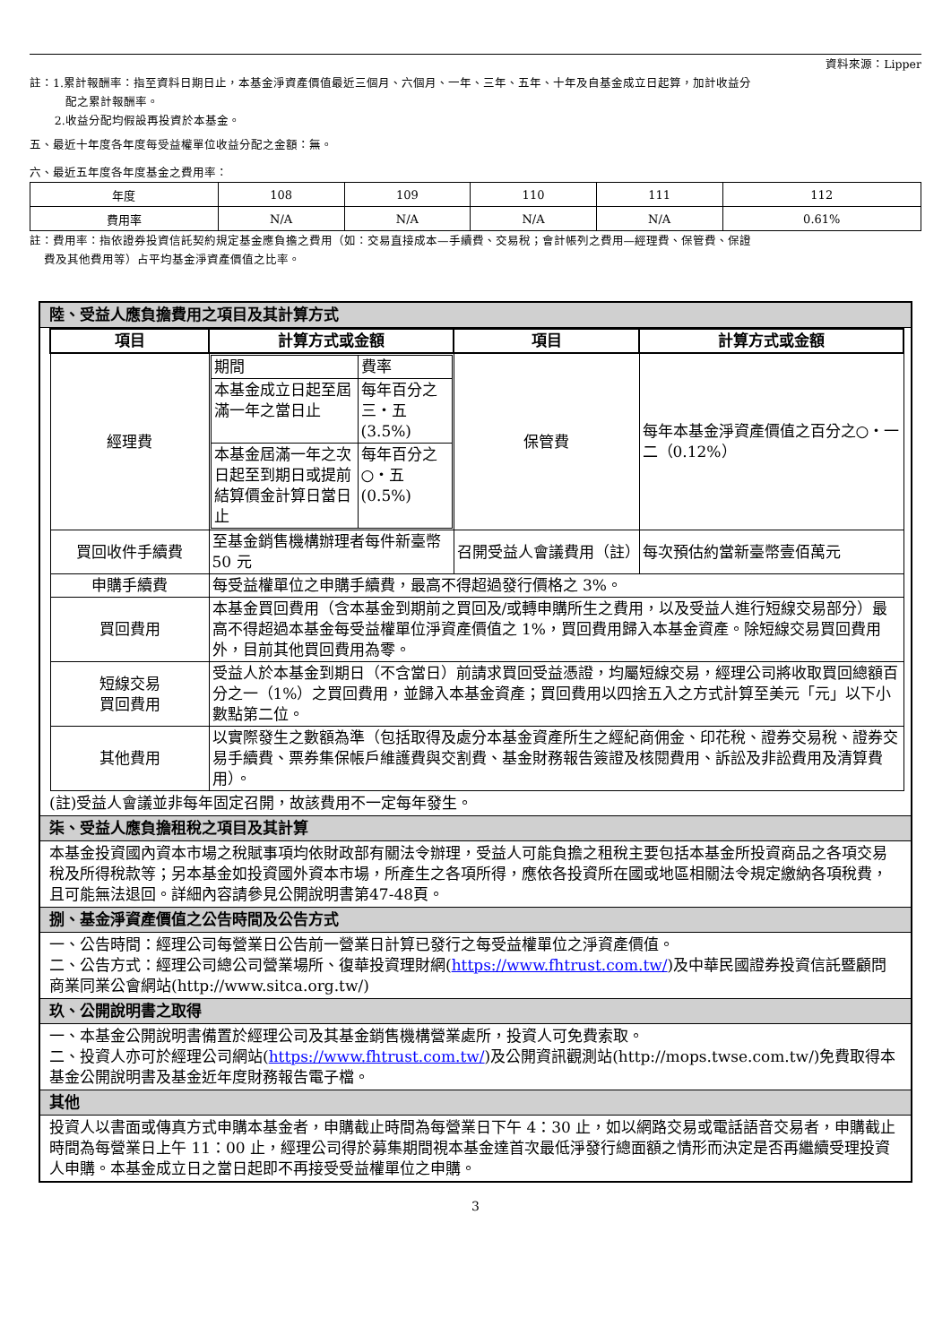資料來源：Lipper
註：1.累計報酬率：指至資料日期日止，本基金淨資產價值最近三個月、六個月、一年、三年、五年、十年及自基金成立日起算，加計收益分
配之累計報酬率。
2.收益分配均假設再投資於本基金。
五、最近十年度各年度每受益權單位收益分配之金額：無。
六、最近五年度各年度基金之費用率：
| 年度 | 108 | 109 | 110 | 111 | 112 |
| 費用率 | N/A | N/A | N/A | N/A | 0.61% |
註：費用率：指依證券投資信託契約規定基金應負擔之費用（如：交易直接成本—手續費、交易稅；會計帳列之費用—經理費、保管費、保證
費及其他費用等）占平均基金淨資產價值之比率。
陸、受益人應負擔費用之項目及其計算方式
| 項目 | 計算方式或金額 | 項目 | 計算方式或金額 |
| --- | --- | --- | --- |
| 經理費 | / 期間 / 費率 / / 本基金成立日起至屆滿一年之當日止 / 每年百分之三‧五(3.5%) / / 本基金屆滿一年之次日起至到期日或提前結算價金計算日當日止 / 每年百分之○‧五(0.5%) / | 保管費 | 每年本基金淨資產價值之百分之○‧一二（0.12%） |
| 買回收件手續費 | 至基金銷售機構辦理者每件新臺幣 50 元 | 召開受益人會議費用（註） | 每次預估約當新臺幣壹佰萬元 |
| 申購手續費 | 每受益權單位之申購手續費，最高不得超過發行價格之 3%。 | | |
| 買回費用 | 本基金買回費用（含本基金到期前之買回及/或轉申購所生之費用，以及受益人進行短線交易部分）最高不得超過本基金每受益權單位淨資產價值之 1%，買回費用歸入本基金資產。除短線交易買回費用外，目前其他買回費用為零。 | | |
| 短線交易 買回費用 | 受益人於本基金到期日（不含當日）前請求買回受益憑證，均屬短線交易，經理公司將收取買回總額百分之一（1%）之買回費用，並歸入本基金資產；買回費用以四捨五入之方式計算至美元「元」以下小數點第二位。 | | |
| 其他費用 | 以實際發生之數額為準（包括取得及處分本基金資產所生之經紀商佣金、印花稅、證券交易稅、證券交易手續費、票券集保帳戶維護費與交割費、基金財務報告簽證及核閱費用、訴訟及非訟費用及清算費用）。 | | |
(註)受益人會議並非每年固定召開，故該費用不一定每年發生。
柒、受益人應負擔租稅之項目及其計算
本基金投資國內資本市場之稅賦事項均依財政部有關法令辦理，受益人可能負擔之租稅主要包括本基金所投資商品之各項交易稅及所得稅款等；另本基金如投資國外資本市場，所產生之各項所得，應依各投資所在國或地區相關法令規定繳納各項稅費，且可能無法退回。詳細內容請參見公開說明書第47-48頁。
捌、基金淨資產價值之公告時間及公告方式
一、公告時間：經理公司每營業日公告前一營業日計算已發行之每受益權單位之淨資產價值。
二、公告方式：經理公司總公司營業場所、復華投資理財網(https://www.fhtrust.com.tw/)及中華民國證券投資信託暨顧問商業同業公會網站(http://www.sitca.org.tw/)
玖、公開說明書之取得
一、本基金公開說明書備置於經理公司及其基金銷售機構營業處所，投資人可免費索取。
二、投資人亦可於經理公司網站(https://www.fhtrust.com.tw/)及公開資訊觀測站(http://mops.twse.com.tw/)免費取得本基金公開說明書及基金近年度財務報告電子檔。
其他
投資人以書面或傳真方式申購本基金者，申購截止時間為每營業日下午 4：30 止，如以網路交易或電話語音交易者，申購截止時間為每營業日上午 11：00 止，經理公司得於募集期間視本基金達首次最低淨發行總面額之情形而決定是否再繼續受理投資人申購。本基金成立日之當日起即不再接受受益權單位之申購。
3